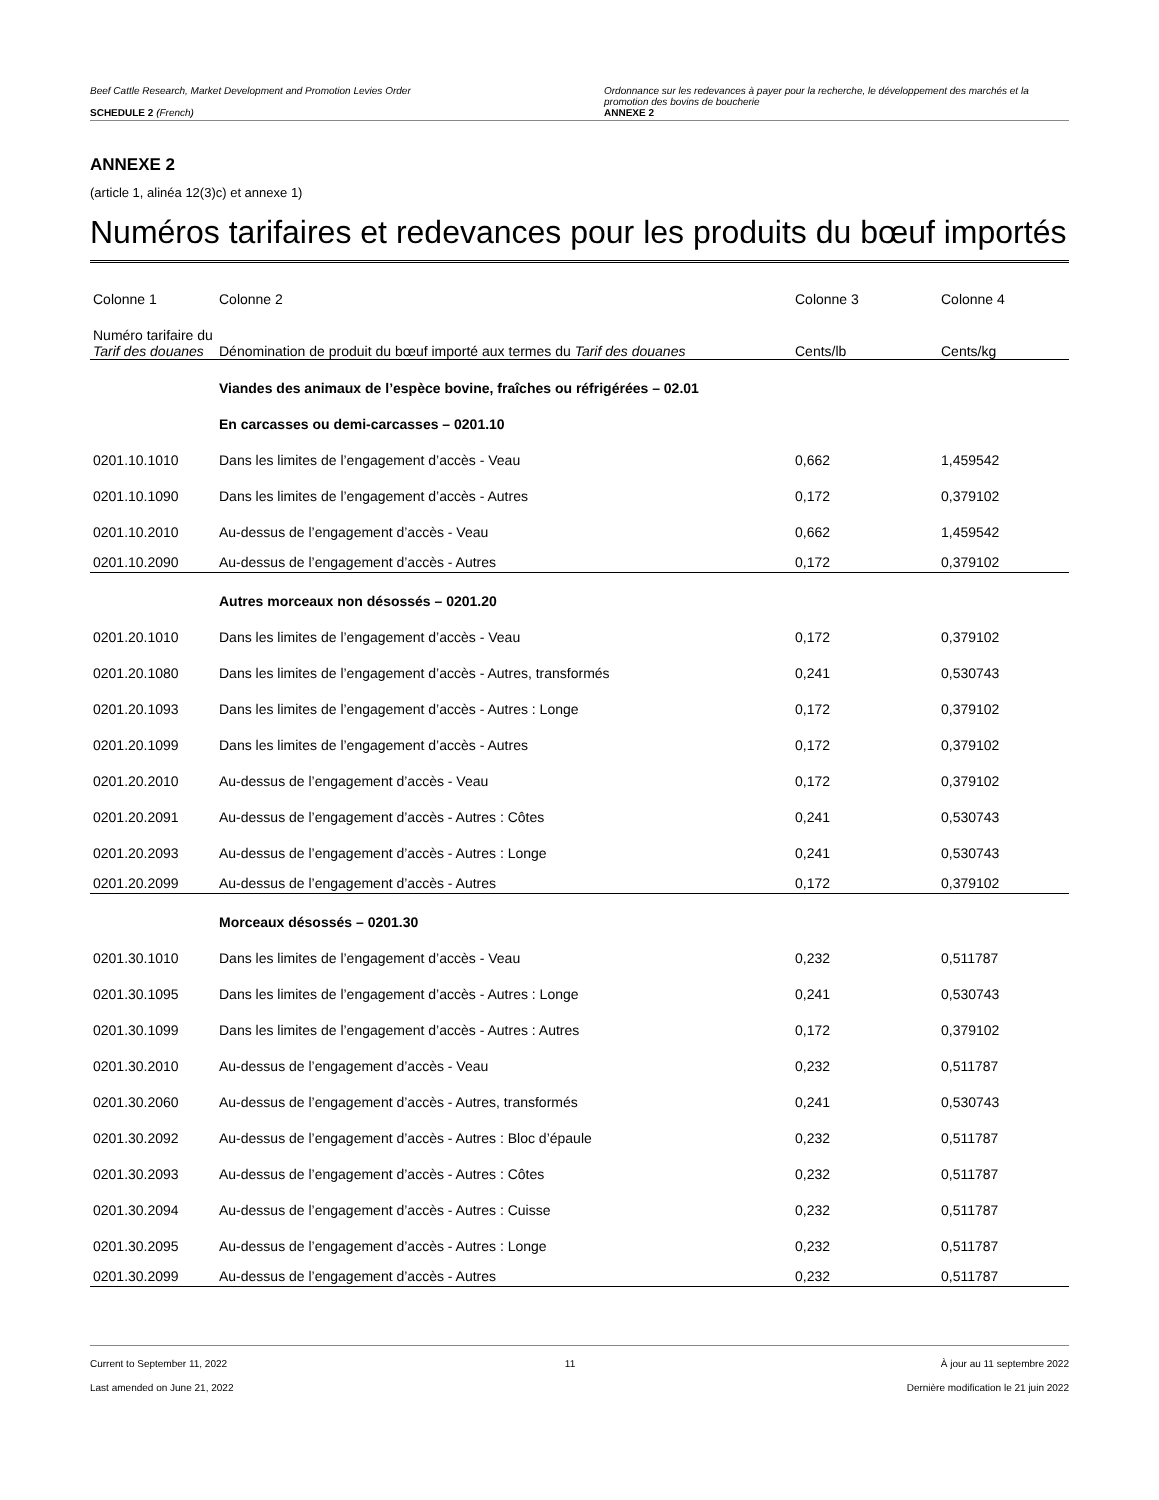Beef Cattle Research, Market Development and Promotion Levies Order
SCHEDULE 2 (French)
Ordonnance sur les redevances à payer pour la recherche, le développement des marchés et la promotion des bovins de boucherie
ANNEXE 2
ANNEXE 2
(article 1, alinéa 12(3)c) et annexe 1)
Numéros tarifaires et redevances pour les produits du bœuf importés
| Colonne 1 | Colonne 2 | Colonne 3 | Colonne 4 |
| --- | --- | --- | --- |
| Numéro tarifaire du Tarif des douanes | Dénomination de produit du bœuf importé aux termes du Tarif des douanes | Cents/lb | Cents/kg |
| | Viandes des animaux de l’espèce bovine, fraîches ou réfrigérées – 02.01 | | |
| | En carcasses ou demi-carcasses – 0201.10 | | |
| 0201.10.1010 | Dans les limites de l’engagement d’accès - Veau | 0,662 | 1,459542 |
| 0201.10.1090 | Dans les limites de l’engagement d’accès - Autres | 0,172 | 0,379102 |
| 0201.10.2010 | Au-dessus de l’engagement d’accès - Veau | 0,662 | 1,459542 |
| 0201.10.2090 | Au-dessus de l’engagement d’accès - Autres | 0,172 | 0,379102 |
| | Autres morceaux non désossés – 0201.20 | | |
| 0201.20.1010 | Dans les limites de l’engagement d’accès - Veau | 0,172 | 0,379102 |
| 0201.20.1080 | Dans les limites de l’engagement d’accès - Autres, transformés | 0,241 | 0,530743 |
| 0201.20.1093 | Dans les limites de l’engagement d’accès - Autres : Longe | 0,172 | 0,379102 |
| 0201.20.1099 | Dans les limites de l’engagement d’accès - Autres | 0,172 | 0,379102 |
| 0201.20.2010 | Au-dessus de l’engagement d’accès - Veau | 0,172 | 0,379102 |
| 0201.20.2091 | Au-dessus de l’engagement d’accès - Autres : Côtes | 0,241 | 0,530743 |
| 0201.20.2093 | Au-dessus de l’engagement d’accès - Autres : Longe | 0,241 | 0,530743 |
| 0201.20.2099 | Au-dessus de l’engagement d’accès - Autres | 0,172 | 0,379102 |
| | Morceaux désossés – 0201.30 | | |
| 0201.30.1010 | Dans les limites de l’engagement d’accès - Veau | 0,232 | 0,511787 |
| 0201.30.1095 | Dans les limites de l’engagement d’accès - Autres : Longe | 0,241 | 0,530743 |
| 0201.30.1099 | Dans les limites de l’engagement d’accès - Autres : Autres | 0,172 | 0,379102 |
| 0201.30.2010 | Au-dessus de l’engagement d’accès - Veau | 0,232 | 0,511787 |
| 0201.30.2060 | Au-dessus de l’engagement d’accès - Autres, transformés | 0,241 | 0,530743 |
| 0201.30.2092 | Au-dessus de l’engagement d’accès - Autres : Bloc d’épaule | 0,232 | 0,511787 |
| 0201.30.2093 | Au-dessus de l’engagement d’accès - Autres : Côtes | 0,232 | 0,511787 |
| 0201.30.2094 | Au-dessus de l’engagement d’accès - Autres : Cuisse | 0,232 | 0,511787 |
| 0201.30.2095 | Au-dessus de l’engagement d’accès - Autres : Longe | 0,232 | 0,511787 |
| 0201.30.2099 | Au-dessus de l’engagement d’accès - Autres | 0,232 | 0,511787 |
Current to September 11, 2022
Last amended on June 21, 2022
11 À jour au 11 septembre 2022
Dernière modification le 21 juin 2022